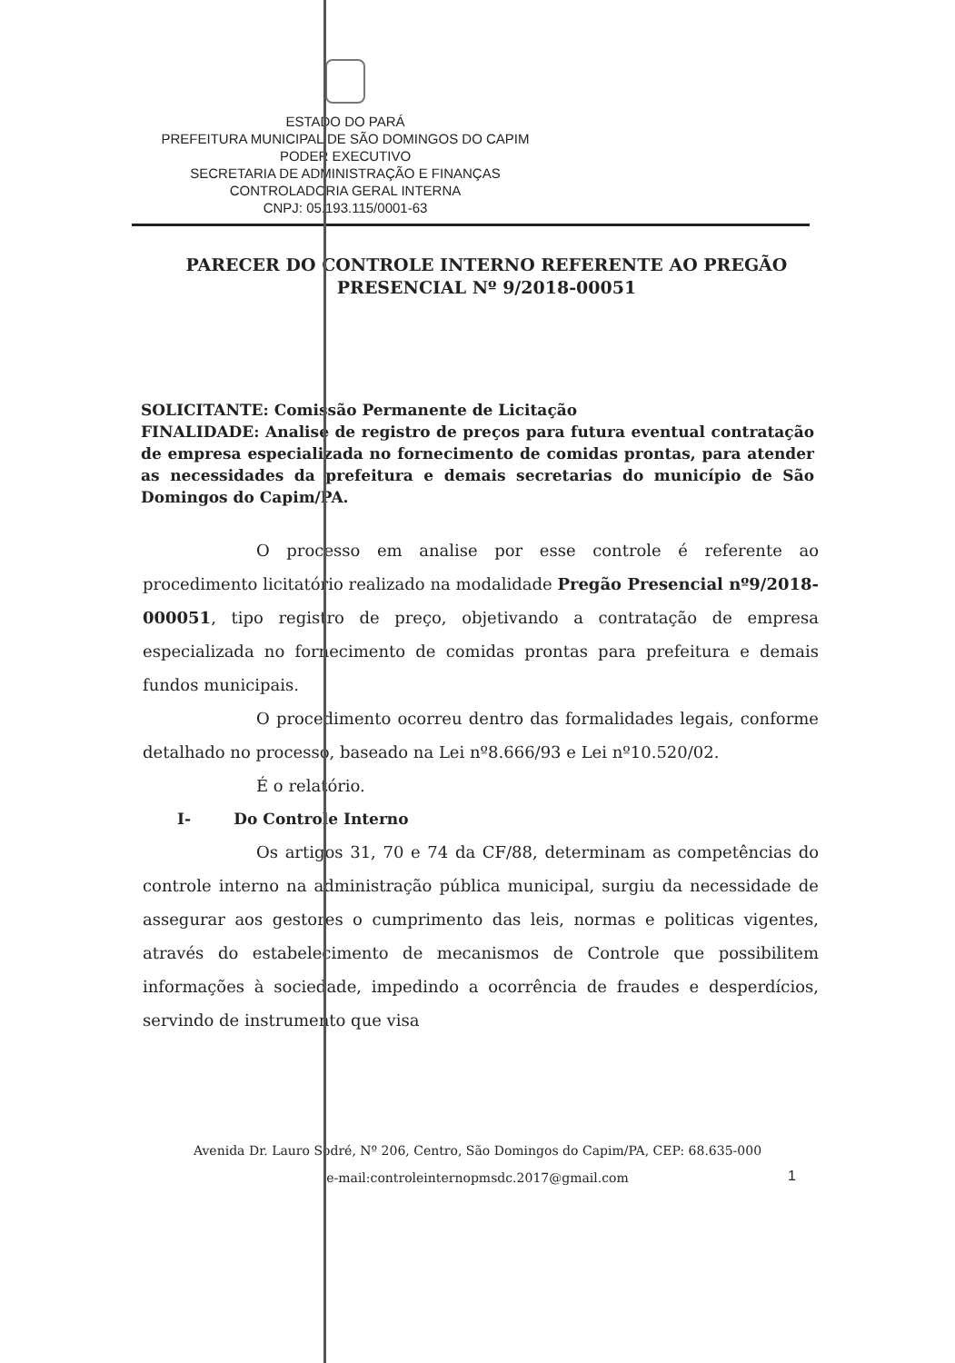ESTADO DO PARÁ
PREFEITURA MUNICIPAL DE SÃO DOMINGOS DO CAPIM
PODER EXECUTIVO
SECRETARIA DE ADMINISTRAÇÃO E FINANÇAS
CONTROLADORIA GERAL INTERNA
CNPJ: 05.193.115/0001-63
PARECER DO CONTROLE INTERNO REFERENTE AO PREGÃO PRESENCIAL Nº 9/2018-00051
SOLICITANTE: Comissão Permanente de Licitação
FINALIDADE: Analise de registro de preços para futura eventual contratação de empresa especializada no fornecimento de comidas prontas, para atender as necessidades da prefeitura e demais secretarias do município de São Domingos do Capim/PA.
O processo em analise por esse controle é referente ao procedimento licitatório realizado na modalidade Pregão Presencial nº9/2018-000051, tipo registro de preço, objetivando a contratação de empresa especializada no fornecimento de comidas prontas para prefeitura e demais fundos municipais.
O procedimento ocorreu dentro das formalidades legais, conforme detalhado no processo, baseado na Lei nº8.666/93 e Lei nº10.520/02.
É o relatório.
I- Do Controle Interno
Os artigos 31, 70 e 74 da CF/88, determinam as competências do controle interno na administração pública municipal, surgiu da necessidade de assegurar aos gestores o cumprimento das leis, normas e politicas vigentes, através do estabelecimento de mecanismos de Controle que possibilitem informações à sociedade, impedindo a ocorrência de fraudes e desperdícios, servindo de instrumento que visa
1
Avenida Dr. Lauro Sodré, Nº 206, Centro, São Domingos do Capim/PA, CEP: 68.635-000
e-mail:controleinternopmsdc.2017@gmail.com